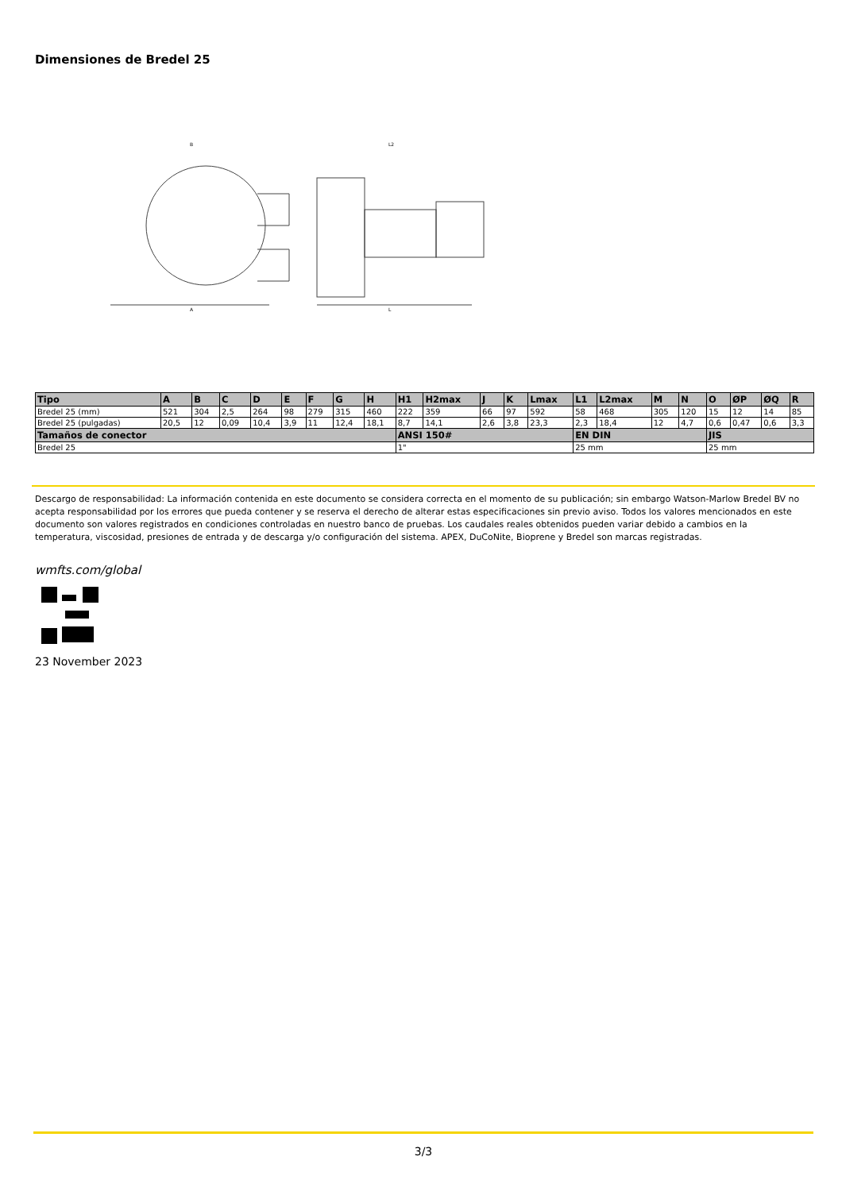Dimensiones de Bredel 25
B
A
L2
L
| Tipo | A | B | C | D | E | F | G | H | H1 | H2max | J | K | Lmax | L1 | L2max | M | N | O | ØP | ØQ | R |
| --- | --- | --- | --- | --- | --- | --- | --- | --- | --- | --- | --- | --- | --- | --- | --- | --- | --- | --- | --- | --- | --- |
| Bredel 25 (mm) | 521 | 304 | 2,5 | 264 | 98 | 279 | 315 | 460 | 222 | 359 | 66 | 97 | 592 | 58 | 468 | 305 | 120 | 15 | 12 | 14 | 85 |
| Bredel 25 (pulgadas) | 20,5 | 12 | 0,09 | 10,4 | 3,9 | 11 | 12,4 | 18,1 | 8,7 | 14,1 | 2,6 | 3,8 | 23,3 | 2,3 | 18,4 | 12 | 4,7 | 0,6 | 0,47 | 0,6 | 3,3 |
| Tamaños de conector | | | | | | | | | ANSI 150# | | | | | EN DIN | | | | JIS | | | |
| Bredel 25 | | | | | | | | | 1" | | | | | 25 mm | | | | 25 mm | | | |
Descargo de responsabilidad: La información contenida en este documento se considera correcta en el momento de su publicación; sin embargo Watson-Marlow Bredel BV no acepta responsabilidad por los errores que pueda contener y se reserva el derecho de alterar estas especificaciones sin previo aviso. Todos los valores mencionados en este documento son valores registrados en condiciones controladas en nuestro banco de pruebas. Los caudales reales obtenidos pueden variar debido a cambios en la temperatura, viscosidad, presiones de entrada y de descarga y/o configuración del sistema. APEX, DuCoNite, Bioprene y Bredel son marcas registradas.
wmfts.com/global
23 November 2023
3/3